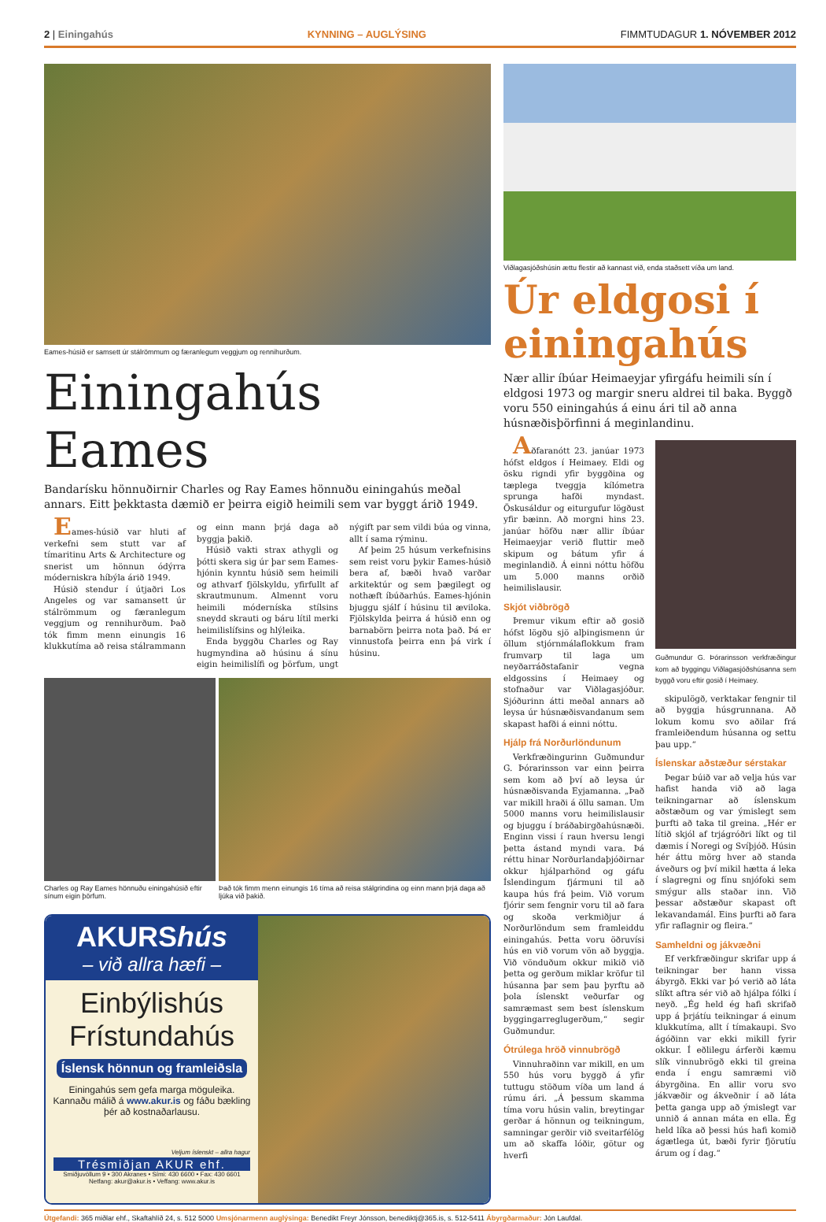2 | Einingahús KYNNING – AUGLÝSING FIMMTUDAGUR 1. NÓVEMBER 2012
Eames-húsið er samsett úr stálrömmum og færanlegum veggjum og rennihurðum.
Einingahús Eames
Bandarísku hönnuðirnir Charles og Ray Eames hönnuðu einingahús meðal annars. Eitt þekktasta dæmið er þeirra eigið heimili sem var byggt árið 1949.
Eames-húsið var hluti af verkefni sem stutt var af tímaritinu Arts & Architecture og snerist um hönnun ódýrra móderniskra híbýla árið 1949.
Húsið stendur í útjaðri Los Angeles og var samansett úr stálrömmum og færanlegum veggjum og rennihurðum. Það tók fimm menn einungis 16 klukkutíma að reisa stálrammann og einn mann þrjá daga að byggja þakið.
Húsið vakti strax athygli og þótti skera sig úr þar sem Eames-hjónin kynntu húsið sem heimili og athvarf fjölskyldu, yfirfullt af skrautmunum. Almennt voru heimili móderníska stílsins sneydd skrauti og báru lítil merki heimilislífsins og hlýleika.
Enda byggðu Charles og Ray hugmyndina að húsinu á sínu eigin heimilislífi og þörfum, ungt nýgift par sem vildi búa og vinna, allt í sama rýminu.
Af þeim 25 húsum verkefnisins sem reist voru þykir Eames-húsið bera af, bæði hvað varðar arkitektúr og sem þægilegt og nothæft íbúðarhús. Eames-hjónin bjuggu sjálf í húsinu til æviloka. Fjölskylda þeirra á húsið enn og barnabörn þeirra nota það. Þá er vinnustofa þeirra enn þá virk í húsinu.
Charles og Ray Eames hönnuðu einingahúsið eftir sínum eigin þörfum.
Það tók fimm menn einungis 16 tíma að reisa stálgrindina og einn mann þrjá daga að ljúka við þakið.
AKURShús
– við allra hæfi –
Einbýlishús
Frístundahús
Íslensk hönnun og framleiðsla
Einingahús sem gefa marga möguleika.
Kannaðu málið á www.akur.is og fáðu bækling þér að kostnaðarlausu.
Veljum íslenskt – allra hagur
Trésmiðjan AKUR ehf.
Smiðjuvöllum 9 • 300 Akranes • Sími: 430 6600 • Fax: 430 6601
Netfang: akur@akur.is • Veffang: www.akur.is
Viðlagasjóðshúsin ættu flestir að kannast við, enda staðsett víða um land.
Úr eldgosi í einingahús
Nær allir íbúar Heimaeyjar yfirgáfu heimili sín í eldgosi 1973 og margir sneru aldrei til baka. Byggð voru 550 einingahús á einu ári til að anna húsnæðisþörfinni á meginlandinu.
Aðfaranótt 23. janúar 1973 hófst eldgos í Heimaey. Eldi og ösku rigndi yfir byggðina og tæplega tveggja kílómetra sprunga hafði myndast. Öskusáldur og eiturgufur lögðust yfir bæinn. Að morgni hins 23. janúar höfðu nær allir íbúar Heimaeyjar verið fluttir með skipum og bátum yfir á meginlandið. Á einni nóttu höfðu um 5.000 manns orðið heimilislausir.
Skjót viðbrögð
Þremur vikum eftir að gosið hófst lögðu sjö alþingismenn úr öllum stjórnmálaflokkum fram frumvarp til laga um neyðarráðstafanir vegna eldgossins í Heimaey og stofnaður var Viðlagasjóður. Sjóðurinn átti meðal annars að leysa úr húsnæðisvandanum sem skapast hafði á einni nóttu.
Hjálp frá Norðurlöndunum
Verkfræðingurinn Guðmundur G. Þórarinsson var einn þeirra sem kom að því að leysa úr húsnæðisvanda Eyjamanna. „Það var mikill hraði á öllu saman. Um 5000 manns voru heimilislausir og bjuggu í bráðabirgðahúsnæði. Enginn vissi í raun hversu lengi þetta ástand myndi vara. Þá réttu hinar Norðurlandaþjóðirnar okkur hjálparhönd og gáfu Íslendingum fjármuni til að kaupa hús frá þeim. Við vorum fjórir sem fengnir voru til að fara og skoða verkmiðjur á Norðurlöndum sem framleiddu einingahús. Þetta voru öðruvísi hús en við vorum vön að byggja. Við vönduðum okkur mikið við þetta og gerðum miklar kröfur til húsanna þar sem þau þyrftu að þola íslenskt veðurfar og samræmast sem best íslenskum byggingarreglugerðum,“ segir Guðmundur.
Ótrúlega hröð vinnubrögð
Vinnuhraðinn var mikill, en um 550 hús voru byggð á yfir tuttugu stöðum víða um land á rúmu ári. „Á þessum skamma tíma voru húsin valin, breytingar gerðar á hönnun og teikningum, samningar gerðir við sveitarfélög um að skaffa lóðir, götur og hverfi
Guðmundur G. Þórarinsson verkfræðingur kom að byggingu Viðlagasjóðshúsanna sem byggð voru eftir gosið í Heimaey.
skipulögð, verktakar fengnir til að byggja húsgrunnana. Að lokum komu svo aðilar frá framleiðendum húsanna og settu þau upp.“
Íslenskar aðstæður sérstakar
Þegar búið var að velja hús var hafist handa við að laga teikningarnar að íslenskum aðstæðum og var ýmislegt sem þurfti að taka til greina. „Hér er lítið skjól af trjágróðri líkt og til dæmis í Noregi og Svíþjóð. Húsin hér áttu mörg hver að standa áveðurs og því mikil hætta á leka í slagregni og fínu snjófoki sem smýgur alls staðar inn. Við þessar aðstæður skapast oft lekavandamál. Eins þurfti að fara yfir raflagnir og fleira.“
Samheldni og jákvæðni
Ef verkfræðingur skrifar upp á teikningar ber hann vissa ábyrgð. Ekki var þó verið að láta slíkt aftra sér við að hjálpa fólki í neyð. „Ég held ég hafi skrifað upp á þrjátíu teikningar á einum klukkutíma, allt í tímakaupi. Svo ágóðinn var ekki mikill fyrir okkur. Í eðlilegu árferði kæmu slík vinnubrögð ekki til greina enda í engu samræmi við ábyrgðina. En allir voru svo jákvæðir og ákveðnir í að láta þetta ganga upp að ýmislegt var unnið á annan máta en ella. Ég held líka að þessi hús hafi komið ágætlega út, bæði fyrir fjörutíu árum og í dag.“
Útgefandi: 365 miðlar ehf., Skaftahlíð 24, s. 512 5000 Umsjónarmenn auglýsinga: Benedikt Freyr Jónsson, benediktj@365.is, s. 512-5411 Ábyrgðarmaður: Jón Laufdal.